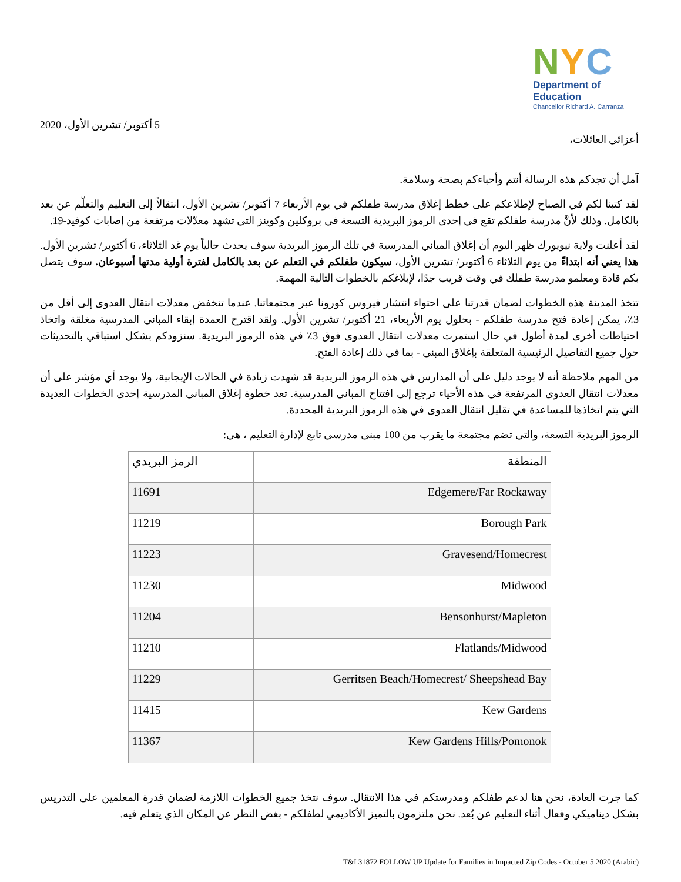NYC
Department of
Education
Chancellor Richard A. Carranza
5 أكتوبر/ تشرين الأول، 2020
أعزائي العائلات،
آمل أن تجدكم هذه الرسالة أنتم وأحباءكم بصحة وسلامة.
لقد كتبنا لكم في الصباح لإطلاعكم على خطط إغلاق مدرسة طفلكم في يوم الأربعاء 7 أكتوبر/ تشرين الأول، انتقالاً إلى التعليم والتعلّم عن بعد بالكامل. وذلك لأنَّ مدرسة طفلكم تقع في إحدى الرموز البريدية التسعة في بروكلين وكوينز التي تشهد معدّلات مرتفعة من إصابات كوفيد-19.
لقد أعلنت ولاية نيويورك ظهر اليوم أن إغلاق المباني المدرسية في تلك الرموز البريدية سوف يحدث حالياً يوم غد الثلاثاء، 6 أكتوبر/ تشرين الأول. هذا يعني أنه ابتداءً من يوم الثلاثاء 6 أكتوبر/ تشرين الأول، سيكون طفلكم في التعلم عن بعد بالكامل لفترة أولية مدتها أسبوعان. سوف يتصل بكم قادة ومعلمو مدرسة طفلك في وقت قريب جدًا، لإبلاغكم بالخطوات التالية المهمة.
تتخذ المدينة هذه الخطوات لضمان قدرتنا على احتواء انتشار فيروس كورونا عبر مجتمعاتنا. عندما تنخفض معدلات انتقال العدوى إلى أقل من 3٪، يمكن إعادة فتح مدرسة طفلكم - بحلول يوم الأربعاء، 21 أكتوبر/ تشرين الأول. ولقد اقترح العمدة إبقاء المباني المدرسية مغلقة واتخاذ احتياطات أخرى لمدة أطول في حال استمرت معدلات انتقال العدوى فوق 3٪ في هذه الرموز البريدية. سنزودكم بشكل استباقي بالتحديثات حول جميع التفاصيل الرئيسية المتعلقة بإغلاق المبنى - بما في ذلك إعادة الفتح.
من المهم ملاحظة أنه لا يوجد دليل على أن المدارس في هذه الرموز البريدية قد شهدت زيادة في الحالات الإيجابية، ولا يوجد أي مؤشر على أن معدلات انتقال العدوى المرتفعة في هذه الأحياء ترجع إلى افتتاح المباني المدرسية. تعد خطوة إغلاق المباني المدرسية إحدى الخطوات العديدة التي يتم اتخاذها للمساعدة في تقليل انتقال العدوى في هذه الرموز البريدية المحددة.
الرموز البريدية التسعة، والتي تضم مجتمعة ما يقرب من 100 مبنى مدرسي تابع لإدارة التعليم ، هي:
| المنطقة | الرمز البريدي |
| --- | --- |
| Edgemere/Far Rockaway | 11691 |
| Borough Park | 11219 |
| Gravesend/Homecrest | 11223 |
| Midwood | 11230 |
| Bensonhurst/Mapleton | 11204 |
| Flatlands/Midwood | 11210 |
| Gerritsen Beach/Homecrest/ Sheepshead Bay | 11229 |
| Kew Gardens | 11415 |
| Kew Gardens Hills/Pomonok | 11367 |
كما جرت العادة، نحن هنا لدعم طفلكم ومدرستكم في هذا الانتقال. سوف نتخذ جميع الخطوات اللازمة لضمان قدرة المعلمين على التدريس بشكل ديناميكي وفعال أثناء التعليم عن بُعد. نحن ملتزمون بالتميز الأكاديمي لطفلكم - بغض النظر عن المكان الذي يتعلم فيه.
T&I 31872 FOLLOW UP Update for Families in Impacted Zip Codes - October 5 2020 (Arabic)